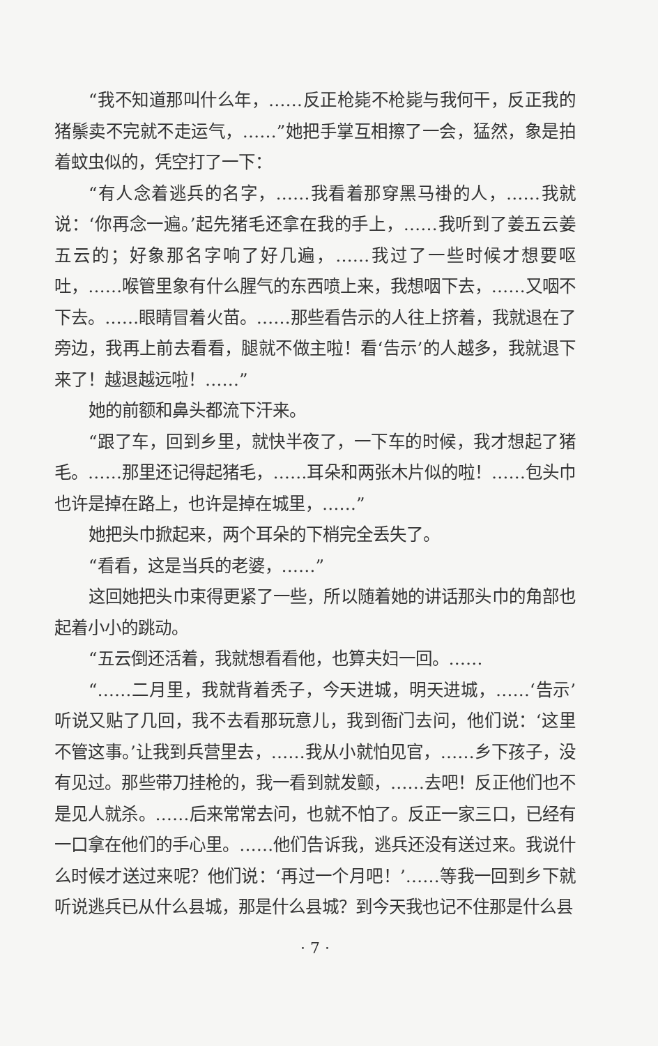“我不知道那叫什么年，……反正枪毙不枪毙与我何干，反正我的猪鬃卖不完就不走运气，……”她把手掌互相擦了一会，猛然，象是拍着蚊虫似的，凭空打了一下：
“有人念着逃兵的名字，……我看着那穿黑马褂的人，……我就说：‘你再念一遍。’起先猪毛还拿在我的手上，……我听到了姜五云姜五云的；好象那名字响了好几遍，……我过了一些时候才想要呕吐，……喉管里象有什么腥气的东西喷上来，我想咽下去，……又咽不下去。……眼睛冒着火苗。……那些看告示的人往上挤着，我就退在了旁边，我再上前去看看，腿就不做主啦！看‘告示’的人越多，我就退下来了！越退越远啦！……”
她的前额和鼻头都流下汗来。
“跟了车，回到乡里，就快半夜了，一下车的时候，我才想起了猪毛。……那里还记得起猪毛，……耳朵和两张木片似的啦！……包头巾也许是掉在路上，也许是掉在城里，……”
她把头巾掀起来，两个耳朵的下梢完全丢失了。
“看看，这是当兵的老婆，……”
这回她把头巾束得更紧了一些，所以随着她的讲话那头巾的角部也起着小小的跳动。
“五云倒还活着，我就想看看他，也算夫妇一回。……
“……二月里，我就背着秃子，今天进城，明天进城，……‘告示’听说又贴了几回，我不去看那玩意儿，我到衙门去问，他们说：‘这里不管这事。’让我到兵营里去，……我从小就怕见官，……乡下孩子，没有见过。那些带刀挂枪的，我一看到就发颤，……去吧！反正他们也不是见人就杀。……后来常常去问，也就不怕了。反正一家三口，已经有一口拿在他们的手心里。……他们告诉我，逃兵还没有送过来。我说什么时候才送过来呢？他们说：‘再过一个月吧！’……等我一回到乡下就听说逃兵已从什么县城，那是什么县城？到今天我也记不住那是什么县
· 7 ·